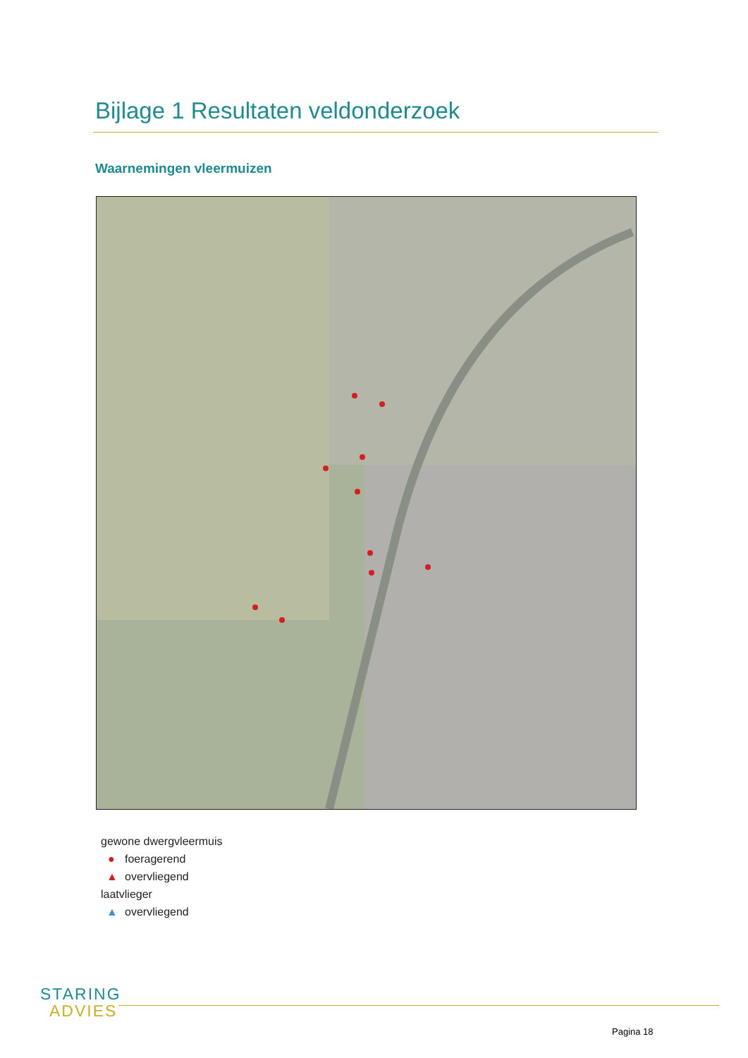Bijlage 1 Resultaten veldonderzoek
Waarnemingen vleermuizen
gewone dwergvleermuis
● foeragerend
▲ overvliegend
laatvlieger
▲ overvliegend
STARING
ADVIES
Pagina 18